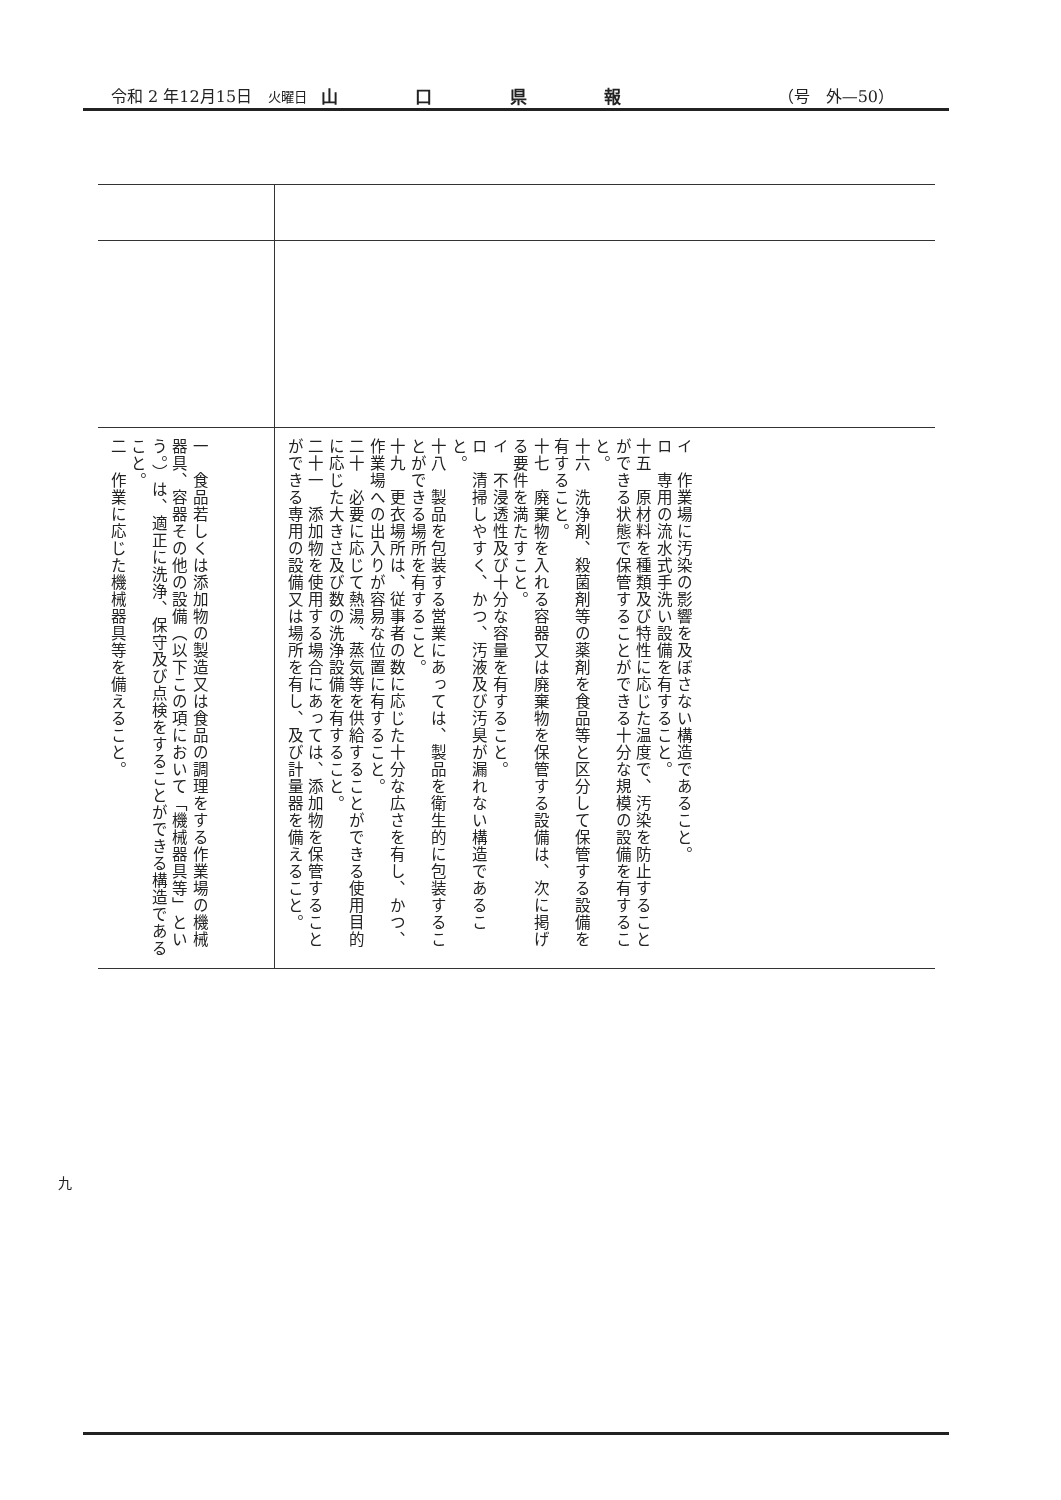令和 2 年12月15日　火曜日 山口県報 （号　外—50）
| 一 食品若しくは添加物の製造又は食品の調理をする作業場の機械器具、容器その他の設備（以下この項において「機械器具等」という。）は、適正に洗浄、保守及び点検をすることができる構造であること。 二 作業に応じた機械器具等を備えること。 | イ 作業場に汚染の影響を及ぼさない構造であること。 ロ 専用の流水式手洗い設備を有すること。 十五 原材料を種類及び特性に応じた温度で、汚染を防止することができる状態で保管することができる十分な規模の設備を有すること。 十六 洗浄剤、殺菌剤等の薬剤を食品等と区分して保管する設備を有すること。 十七 廃棄物を入れる容器又は廃棄物を保管する設備は、次に掲げる要件を満たすこと。 イ 不浸透性及び十分な容量を有すること。 ロ 清掃しやすく、かつ、汚液及び汚臭が漏れない構造であること。 十八 製品を包装する営業にあっては、製品を衛生的に包装することができる場所を有すること。 十九 更衣場所は、従事者の数に応じた十分な広さを有し、かつ、作業場への出入りが容易な位置に有すること。 二十 必要に応じて熱湯、蒸気等を供給することができる使用目的に応じた大きさ及び数の洗浄設備を有すること。 二十一 添加物を使用する場合にあっては、添加物を保管することができる専用の設備又は場所を有し、及び計量器を備えること。 |
九